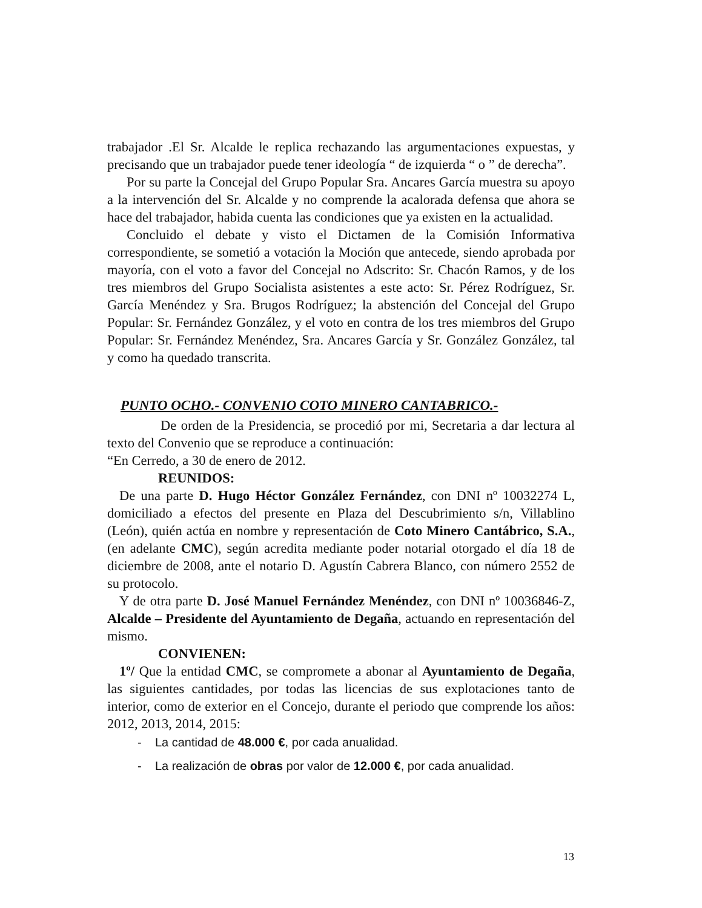trabajador .El Sr. Alcalde le replica rechazando las argumentaciones expuestas, y precisando que un trabajador puede tener ideología “ de izquierda “ o ” de derecha”.
Por su parte la Concejal del Grupo Popular Sra. Ancares García muestra su apoyo a la intervención del Sr. Alcalde y no comprende la acalorada defensa que ahora se hace del trabajador, habida cuenta las condiciones que ya existen en la actualidad.
Concluido el debate y visto el Dictamen de la Comisión Informativa correspondiente, se sometió a votación la Moción que antecede, siendo aprobada por mayoría, con el voto a favor del Concejal no Adscrito: Sr. Chacón Ramos, y de los tres miembros del Grupo Socialista asistentes a este acto: Sr. Pérez Rodríguez, Sr. García Menéndez y Sra. Brugos Rodríguez; la abstención del Concejal del Grupo Popular: Sr. Fernández González, y el voto en contra de los tres miembros del Grupo Popular: Sr. Fernández Menéndez, Sra. Ancares García y Sr. González González, tal y como ha quedado transcrita.
PUNTO OCHO.- CONVENIO COTO MINERO CANTABRICO.-
De orden de la Presidencia, se procedió por mi, Secretaria a dar lectura al texto del Convenio que se reproduce a continuación:
“En Cerredo, a 30 de enero de 2012.
REUNIDOS:
De una parte D. Hugo Héctor González Fernández, con DNI nº 10032274 L, domiciliado a efectos del presente en Plaza del Descubrimiento s/n, Villablino (León), quién actúa en nombre y representación de Coto Minero Cantábrico, S.A., (en adelante CMC), según acredita mediante poder notarial otorgado el día 18 de diciembre de 2008, ante el notario D. Agustín Cabrera Blanco, con número 2552 de su protocolo.
Y de otra parte D. José Manuel Fernández Menéndez, con DNI nº 10036846-Z, Alcalde – Presidente del Ayuntamiento de Degaña, actuando en representación del mismo.
CONVIENEN:
1º/ Que la entidad CMC, se compromete a abonar al Ayuntamiento de Degaña, las siguientes cantidades, por todas las licencias de sus explotaciones tanto de interior, como de exterior en el Concejo, durante el periodo que comprende los años: 2012, 2013, 2014, 2015:
- La cantidad de 48.000 €, por cada anualidad.
- La realización de obras por valor de 12.000 €, por cada anualidad.
13